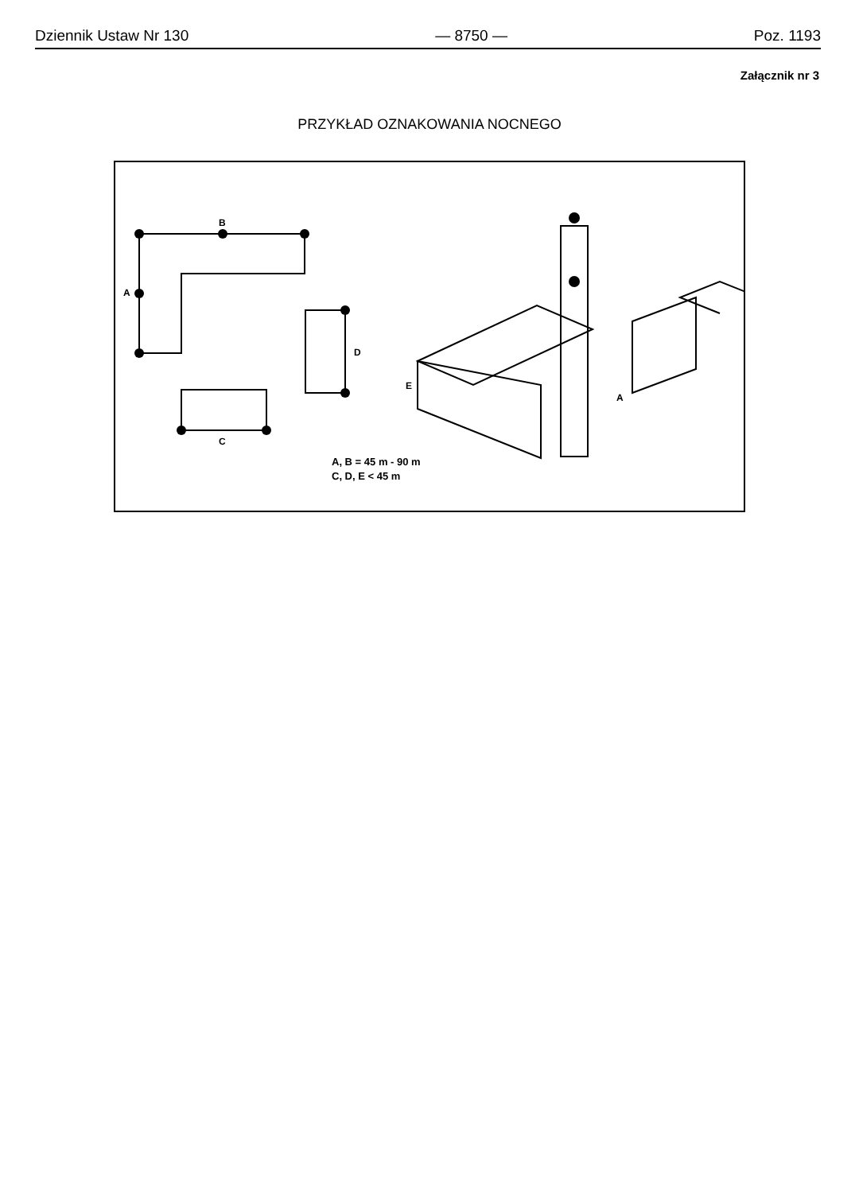Dziennik Ustaw Nr 130 — 8750 — Poz. 1193
Załącznik nr 3
PRZYKŁAD OZNAKOWANIA NOCNEGO
B
A
D
C
E
A
A, B = 45 m - 90 m
C, D, E < 45 m